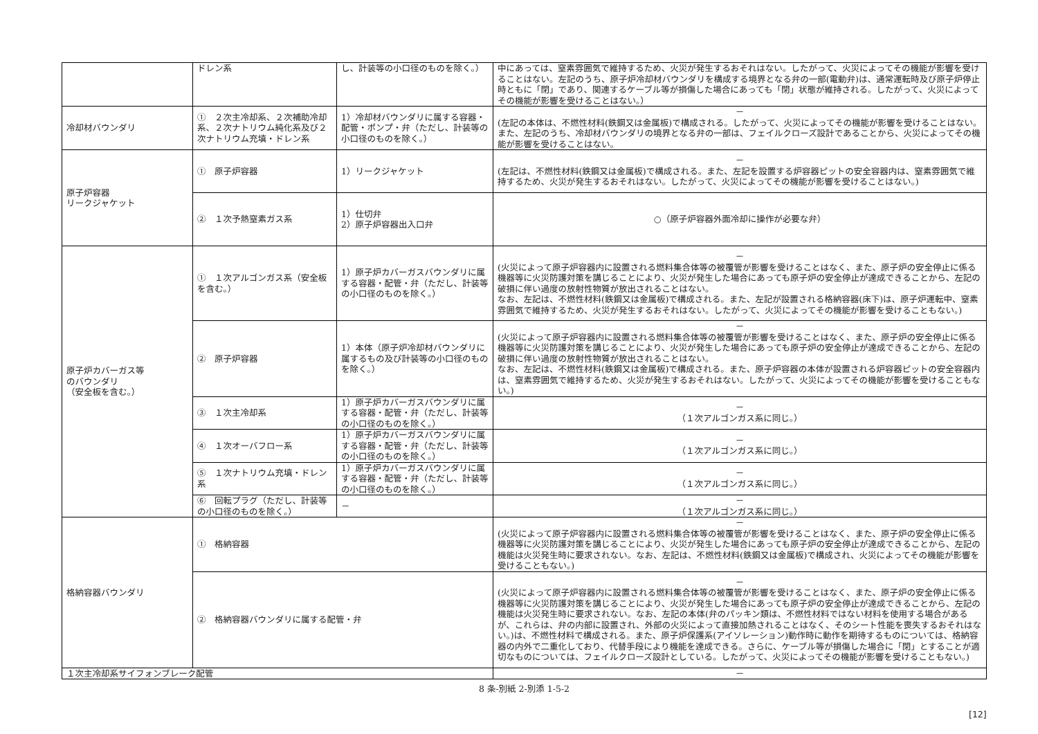| | ドレン系 | し、計装等の小口径のものを除く。） | 中にあっては、窒素雰囲気で維持するため、火災が発生するおそれはない。したがって、火災によってその機能が影響を受けることはない。左記のうち、原子炉冷却材バウンダリを構成する境界となる弁の一部(電動弁)は、通常運転時及び原子炉停止時ともに「閉」であり、関連するケーブル等が損傷した場合にあっても「閉」状態が維持される。したがって、火災によってその機能が影響を受けることはない。） |
| 冷却材バウンダリ | ① ２次主冷却系、２次補助冷却系、２次ナトリウム純化系及び２次ナトリウム充填・ドレン系 | 1）冷却材バウンダリに属する容器・配管・ポンプ・弁（ただし、計装等の小口径のものを除く。） | － (左記の本体は、不燃性材料(鉄鋼又は金属板)で構成される。したがって、火災によってその機能が影響を受けることはない。また、左記のうち、冷却材バウンダリの境界となる弁の一部は、フェイルクローズ設計であることから、火災によってその機能が影響を受けることはない。 |
| 原子炉容器 リークジャケット | ① 原子炉容器 | 1）リークジャケット | － (左記は、不燃性材料(鉄鋼又は金属板)で構成される。また、左記を設置する炉容器ピットの安全容器内は、窒素雰囲気で維持するため、火災が発生するおそれはない。したがって、火災によってその機能が影響を受けることはない。) |
| | ② １次予熱窒素ガス系 | 1）仕切弁 2）原子炉容器出入口弁 | ○（原子炉容器外面冷却に操作が必要な弁） |
| 原子炉カバーガス等 のバウンダリ （安全板を含む。） | ① １次アルゴンガス系（安全板を含む。） | 1）原子炉カバーガスバウンダリに属する容器・配管・弁（ただし、計装等の小口径のものを除く。） | － (火災によって原子炉容器内に設置される燃料集合体等の被覆管が影響を受けることはなく、また、原子炉の安全停止に係る機器等に火災防護対策を講じることにより、火災が発生した場合にあっても原子炉の安全停止が達成できることから、左記の破損に伴い過度の放射性物質が放出されることはない。 なお、左記は、不燃性材料(鉄鋼又は金属板)で構成される。また、左記が設置される格納容器(床下)は、原子炉運転中、窒素雰囲気で維持するため、火災が発生するおそれはない。したがって、火災によってその機能が影響を受けることもない。) |
| | ② 原子炉容器 | 1）本体（原子炉冷却材バウンダリに属するもの及び計装等の小口径のものを除く。） | － (火災によって原子炉容器内に設置される燃料集合体等の被覆管が影響を受けることはなく、また、原子炉の安全停止に係る機器等に火災防護対策を講じることにより、火災が発生した場合にあっても原子炉の安全停止が達成できることから、左記の破損に伴い過度の放射性物質が放出されることはない。 なお、左記は、不燃性材料(鉄鋼又は金属板)で構成される。また、原子炉容器の本体が設置される炉容器ピットの安全容器内は、窒素雰囲気で維持するため、火災が発生するおそれはない。したがって、火災によってその機能が影響を受けることもない。) |
| | ③ １次主冷却系 | 1）原子炉カバーガスバウンダリに属する容器・配管・弁（ただし、計装等の小口径のものを除く。） | － （１次アルゴンガス系に同じ。） |
| | ④ １次オーバフロー系 | 1）原子炉カバーガスバウンダリに属する容器・配管・弁（ただし、計装等の小口径のものを除く。） | － （１次アルゴンガス系に同じ。） |
| | ⑤ １次ナトリウム充填・ドレン系 | 1）原子炉カバーガスバウンダリに属する容器・配管・弁（ただし、計装等の小口径のものを除く。） | － （１次アルゴンガス系に同じ。） |
| | ⑥ 回転プラグ（ただし、計装等の小口径のものを除く。） | － | － （１次アルゴンガス系に同じ。） |
| 格納容器バウンダリ | ① 格納容器 | | － (火災によって原子炉容器内に設置される燃料集合体等の被覆管が影響を受けることはなく、また、原子炉の安全停止に係る機器等に火災防護対策を講じることにより、火災が発生した場合にあっても原子炉の安全停止が達成できることから、左記の機能は火災発生時に要求されない。なお、左記は、不燃性材料(鉄鋼又は金属板)で構成され、火災によってその機能が影響を受けることもない。) |
| | ② 格納容器バウンダリに属する配管・弁 | | － (火災によって原子炉容器内に設置される燃料集合体等の被覆管が影響を受けることはなく、また、原子炉の安全停止に係る機器等に火災防護対策を講じることにより、火災が発生した場合にあっても原子炉の安全停止が達成できることから、左記の機能は火災発生時に要求されない。なお、左記の本体(弁のパッキン類は、不燃性材料ではない材料を使用する場合があるが、これらは、弁の内部に設置され、外部の火災によって直接加熱されることはなく、そのシート性能を喪失するおそれはない。)は、不燃性材料で構成される。また、原子炉保護系(アイソレーション)動作時に動作を期待するものについては、格納容器の内外で二重化しており、代替手段により機能を達成できる。さらに、ケーブル等が損傷した場合に「閉」とすることが適切なものについては、フェイルクローズ設計としている。したがって、火災によってその機能が影響を受けることもない。) |
| １次主冷却系サイフォンブレーク配管 | | | － |
8 条-別紙 2-別添 1-5-2
[12]